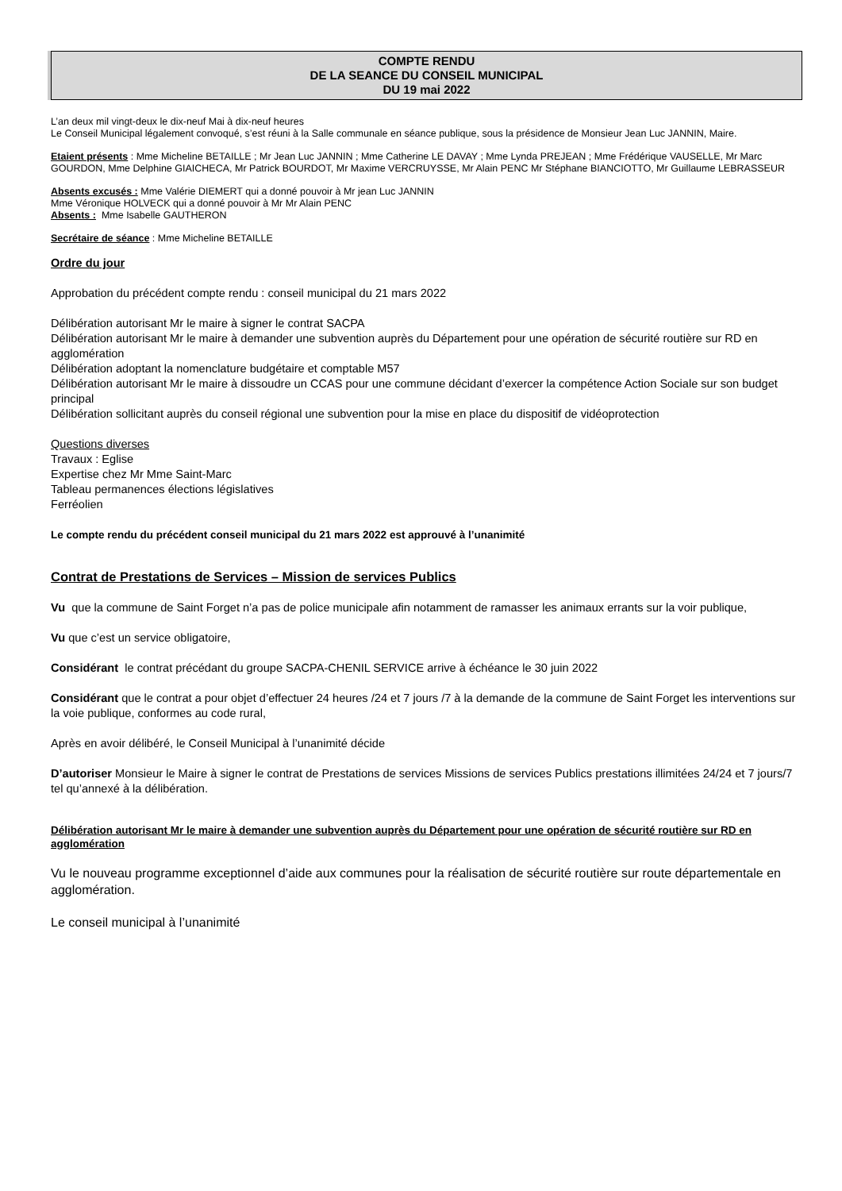COMPTE RENDU
DE LA SEANCE DU CONSEIL MUNICIPAL
DU 19 mai 2022
L’an deux mil vingt-deux le dix-neuf Mai à dix-neuf heures
Le Conseil Municipal légalement convoqué, s’est réuni à la Salle communale en séance publique, sous la présidence de Monsieur Jean Luc JANNIN, Maire.
Etaient présents : Mme Micheline BETAILLE ; Mr Jean Luc JANNIN ; Mme Catherine LE DAVAY ; Mme Lynda PREJEAN ; Mme Frédérique VAUSELLE, Mr Marc GOURDON, Mme Delphine GIAICHECA, Mr Patrick BOURDOT, Mr Maxime VERCRUYSSE, Mr Alain PENC Mr Stéphane BIANCIOTTO, Mr Guillaume LEBRASSEUR
Absents excusés : Mme Valérie DIEMERT qui a donné pouvoir à Mr jean Luc JANNIN
Mme Véronique HOLVECK qui a donné pouvoir à Mr Mr Alain PENC
Absents : Mme Isabelle GAUTHERON
Secrétaire de séance : Mme Micheline BETAILLE
Ordre du jour
Approbation du précédent compte rendu : conseil municipal du 21 mars 2022
Délibération autorisant Mr le maire à signer le contrat SACPA
Délibération autorisant Mr le maire à demander une subvention auprès du Département pour une opération de sécurité routière sur RD en agglomération
Délibération adoptant la nomenclature budgétaire et comptable M57
Délibération autorisant Mr le maire à dissoudre un CCAS pour une commune décidant d’exercer la compétence Action Sociale sur son budget principal
Délibération sollicitant auprès du conseil régional une subvention pour la mise en place du dispositif de vidéoprotection
Questions diverses
Travaux : Eglise
Expertise chez Mr Mme Saint-Marc
Tableau permanences élections législatives
Ferréolien
Le compte rendu du précédent conseil municipal du 21 mars 2022 est approuvé à l’unanimité
Contrat de Prestations de Services – Mission de services Publics
Vu que la commune de Saint Forget n’a pas de police municipale afin notamment de ramasser les animaux errants sur la voir publique,
Vu que c’est un service obligatoire,
Considérant le contrat précédant du groupe SACPA-CHENIL SERVICE arrive à échéance le 30 juin 2022
Considérant que le contrat a pour objet d’effectuer 24 heures /24 et 7 jours /7 à la demande de la commune de Saint Forget les interventions sur la voie publique, conformes au code rural,
Après en avoir délibéré, le Conseil Municipal à l’unanimité décide
D’autoriser Monsieur le Maire à signer le contrat de Prestations de services Missions de services Publics prestations illimitées 24/24 et 7 jours/7 tel qu’annexé à la délibération.
Délibération autorisant Mr le maire à demander une subvention auprès du Département pour une opération de sécurité routière sur RD en agglomération
Vu le nouveau programme exceptionnel d’aide aux communes pour la réalisation de sécurité routière sur route départementale en agglomération.
Le conseil municipal à l’unanimité